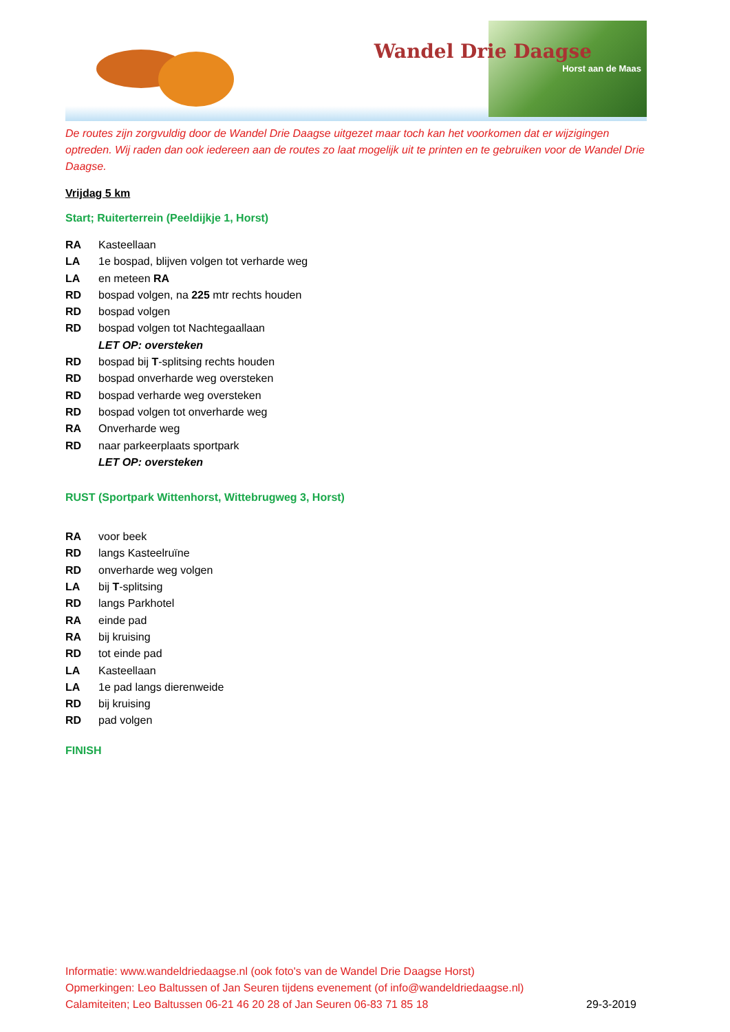Wandel Drie Daagse
Horst aan de Maas
De routes zijn zorgvuldig door de Wandel Drie Daagse uitgezet maar toch kan het voorkomen dat er wijzigingen optreden. Wij raden dan ook iedereen aan de routes zo laat mogelijk uit te printen en te gebruiken voor de Wandel Drie Daagse.
Vrijdag 5 km
Start; Ruiterterrein (Peeldijkje 1, Horst)
RA Kasteellaan
LA 1e bospad, blijven volgen tot verharde weg
LA en meteen RA
RD bospad volgen, na 225 mtr rechts houden
RD bospad volgen
RD bospad volgen tot Nachtegaallaan
LET OP: oversteken
RD bospad bij T-splitsing rechts houden
RD bospad onverharde weg oversteken
RD bospad verharde weg oversteken
RD bospad volgen tot onverharde weg
RA Onverharde weg
RD naar parkeerplaats sportpark
LET OP: oversteken
RUST (Sportpark Wittenhorst, Wittebrugweg 3, Horst)
RA voor beek
RD langs Kasteelruïne
RD onverharde weg volgen
LA bij T-splitsing
RD langs Parkhotel
RA einde pad
RA bij kruising
RD tot einde pad
LA Kasteellaan
LA 1e pad langs dierenweide
RD bij kruising
RD pad volgen
FINISH
Informatie: www.wandeldriedaagse.nl (ook foto's van de Wandel Drie Daagse Horst)
Opmerkingen: Leo Baltussen of Jan Seuren tijdens evenement (of info@wandeldriedaagse.nl)
Calamiteiten; Leo Baltussen 06-21 46 20 28 of Jan Seuren 06-83 71 85 18 29-3-2019